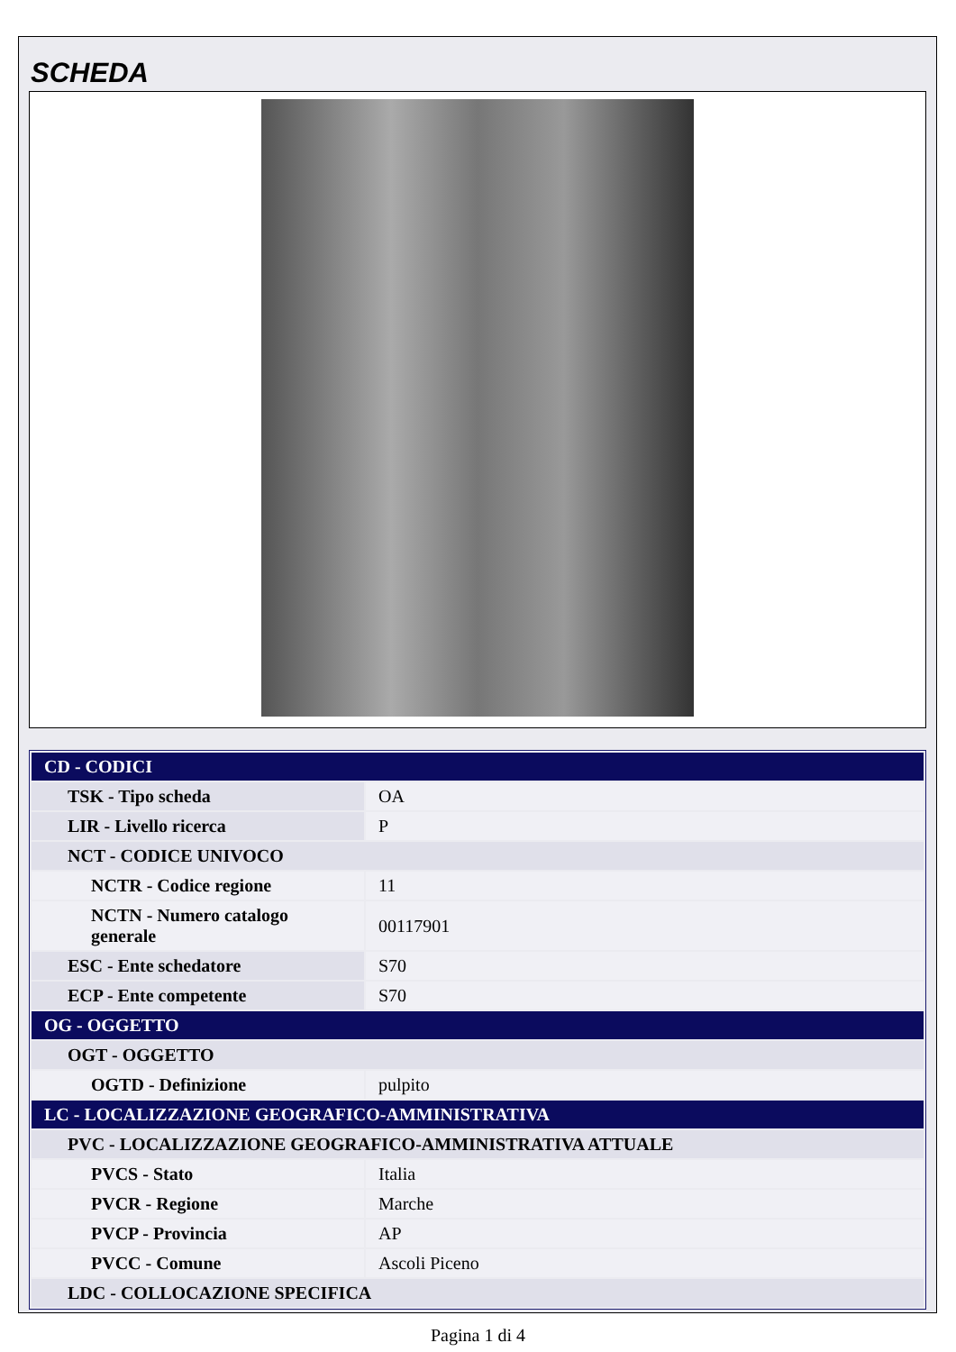SCHEDA
| CD - CODICI | |
| TSK - Tipo scheda | OA |
| LIR - Livello ricerca | P |
| NCT - CODICE UNIVOCO | |
| NCTR - Codice regione | 11 |
| NCTN - Numero catalogo generale | 00117901 |
| ESC - Ente schedatore | S70 |
| ECP - Ente competente | S70 |
| OG - OGGETTO | |
| OGT - OGGETTO | |
| OGTD - Definizione | pulpito |
| LC - LOCALIZZAZIONE GEOGRAFICO-AMMINISTRATIVA | |
| PVC - LOCALIZZAZIONE GEOGRAFICO-AMMINISTRATIVA ATTUALE | |
| PVCS - Stato | Italia |
| PVCR - Regione | Marche |
| PVCP - Provincia | AP |
| PVCC - Comune | Ascoli Piceno |
| LDC - COLLOCAZIONE SPECIFICA | |
Pagina 1 di 4